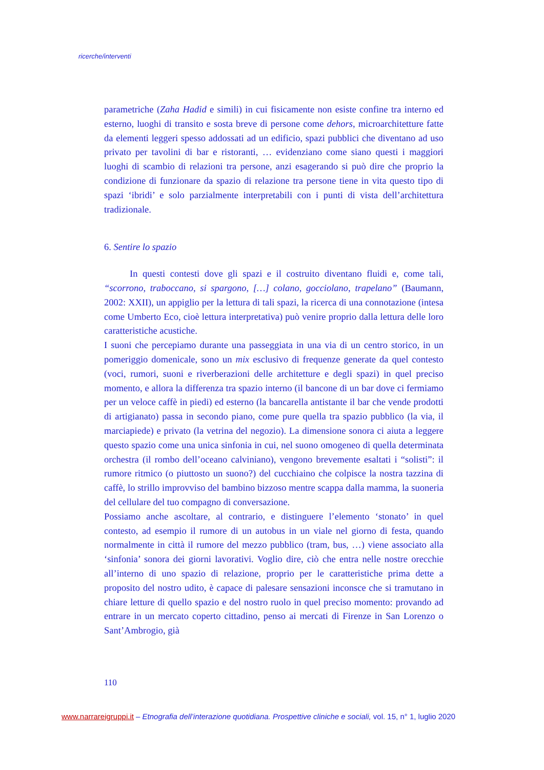ricerche/interventi
parametriche (Zaha Hadid e simili) in cui fisicamente non esiste confine tra interno ed esterno, luoghi di transito e sosta breve di persone come dehors, microarchitetture fatte da elementi leggeri spesso addossati ad un edificio, spazi pubblici che diventano ad uso privato per tavolini di bar e ristoranti, … evidenziano come siano questi i maggiori luoghi di scambio di relazioni tra persone, anzi esagerando si può dire che proprio la condizione di funzionare da spazio di relazione tra persone tiene in vita questo tipo di spazi ‘ibridi’ e solo parzialmente interpretabili con i punti di vista dell’architettura tradizionale.
6. Sentire lo spazio
In questi contesti dove gli spazi e il costruito diventano fluidi e, come tali, “scorrono, traboccano, si spargono, […] colano, gocciolano, trapelano” (Baumann, 2002: XXII), un appiglio per la lettura di tali spazi, la ricerca di una connotazione (intesa come Umberto Eco, cioè lettura interpretativa) può venire proprio dalla lettura delle loro caratteristiche acustiche.
I suoni che percepiamo durante una passeggiata in una via di un centro storico, in un pomeriggio domenicale, sono un mix esclusivo di frequenze generate da quel contesto (voci, rumori, suoni e riverberazioni delle architetture e degli spazi) in quel preciso momento, e allora la differenza tra spazio interno (il bancone di un bar dove ci fermiamo per un veloce caffè in piedi) ed esterno (la bancarella antistante il bar che vende prodotti di artigianato) passa in secondo piano, come pure quella tra spazio pubblico (la via, il marciapiede) e privato (la vetrina del negozio). La dimensione sonora ci aiuta a leggere questo spazio come una unica sinfonia in cui, nel suono omogeneo di quella determinata orchestra (il rombo dell’oceano calviniano), vengono brevemente esaltati i “solisti”: il rumore ritmico (o piuttosto un suono?) del cucchiaino che colpisce la nostra tazzina di caffè, lo strillo improvviso del bambino bizzoso mentre scappa dalla mamma, la suoneria del cellulare del tuo compagno di conversazione.
Possiamo anche ascoltare, al contrario, e distinguere l’elemento ‘stonato’ in quel contesto, ad esempio il rumore di un autobus in un viale nel giorno di festa, quando normalmente in città il rumore del mezzo pubblico (tram, bus, …) viene associato alla ‘sinfonia’ sonora dei giorni lavorativi. Voglio dire, ciò che entra nelle nostre orecchie all’interno di uno spazio di relazione, proprio per le caratteristiche prima dette a proposito del nostro udito, è capace di palesare sensazioni inconsce che si tramutano in chiare letture di quello spazio e del nostro ruolo in quel preciso momento: provando ad entrare in un mercato coperto cittadino, penso ai mercati di Firenze in San Lorenzo o Sant’Ambrogio, già
110
www.narrareigruppi.it – Etnografia dell’interazione quotidiana. Prospettive cliniche e sociali, vol. 15, n° 1, luglio 2020